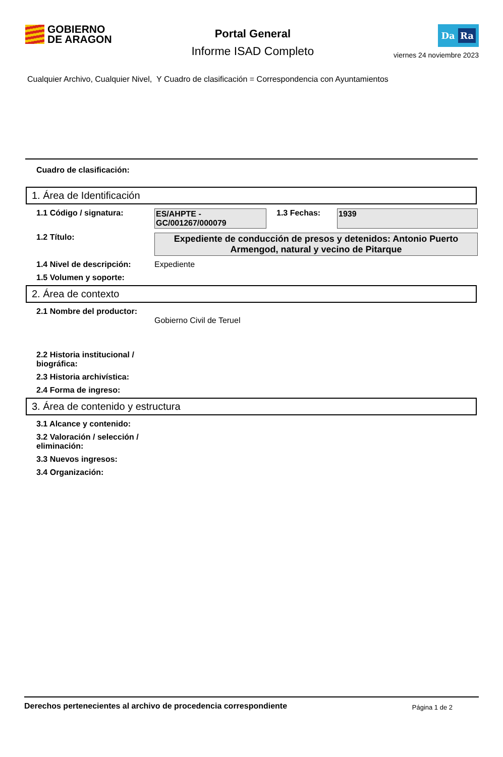GOBIERNO
DE ARAGON
Portal General
Informe ISAD Completo
Da Ra
viernes 24 noviembre 2023
Cualquier Archivo, Cualquier Nivel, Y Cuadro de clasificación = Correspondencia con Ayuntamientos
Cuadro de clasificación:
1. Área de Identificación
1.1 Código / signatura: ES/AHPTE - GC/001267/000079
1.3 Fechas: 1939
1.2 Título: Expediente de conducción de presos y detenidos: Antonio Puerto Armengod, natural y vecino de Pitarque
1.4 Nivel de descripción:
Expediente
1.5 Volumen y soporte:
2. Área de contexto
2.1 Nombre del productor:
Gobierno Civil de Teruel
2.2 Historia institucional / biográfica:
2.3 Historia archivística:
2.4 Forma de ingreso:
3. Área de contenido y estructura
3.1 Alcance y contenido:
3.2 Valoración / selección / eliminación:
3.3 Nuevos ingresos:
3.4 Organización:
Derechos pertenecientes al archivo de procedencia correspondiente
Página 1 de 2